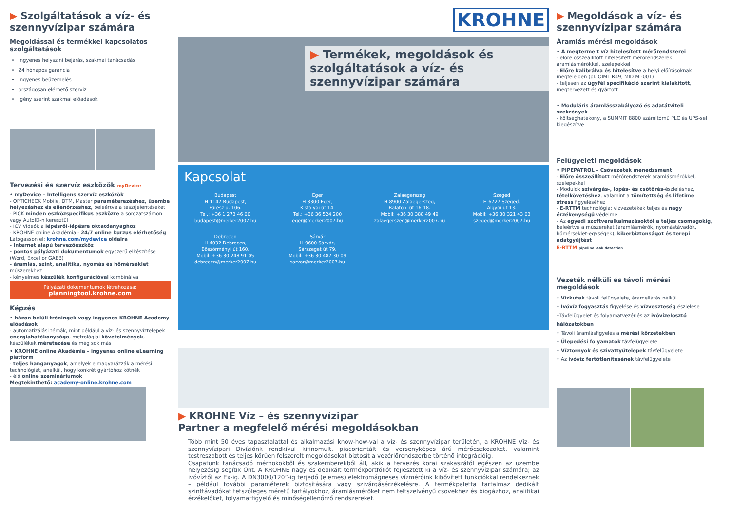▶ Szolgáltatások a víz- és szennyvízipar számára
Megoldással és termékkel kapcsolatos szolgáltatások
ingyenes helyszíni bejárás, szakmai tanácsadás
24 hónapos garancia
ingyenes beüzemelés
országosan elérhető szerviz
igény szerint szakmai előadások
Tervezési és szervíz eszközök myDevice
• myDevice – Intelligens szervíz eszközök
- OPTICHECK Mobile, DTM, Master paraméterezéshez, üzembe helyezéshez és ellenőrzéshez, beleértve a tesztjelentéseket
- PICK minden eszközspecifikus eszközre a sorozatszámon vagy AutoID-n keresztül
- ICV Videók a lépésről-lépésre oktatóanyaghoz
- KROHNE online Akadémia - 24/7 online kurzus elérhetőség
Látogasson el: krohne.com/mydevice oldalra
- Internet alapú tervezőeszköz
- pontos pályázati dokumentumok egyszerű elkészítése (Word, Excel or GAEB)
- áramlás, szint, analitika, nyomás és hőmérséklet műszerekhez
- kényelmes készülék konfigurációval kombinálva
Pályázati dokumentumok létrehozása:
planningtool.krohne.com
Képzés
• házon belüli tréningek vagy ingyenes KROHNE Academy előadások
- automatizálási témák, mint például a víz- és szennyvíztelepek energiahatékonysága, metrológiai követelmények, készülékek méretezése és még sok más
• KROHNE online Akadémia – ingyenes online eLearning platform
- teljes hanganyagok, amelyek elmagyarázzák a mérési technológiát, anélkül, hogy konkrét gyártóhoz kötnék
- élő online szemináriumok
Megtekinthető: academy-online.krohne.com
KROHNE
▶ Termékek, megoldások és szolgáltatások a víz- és szennyvízipar számára
Kapcsolat
Budapest
H-1147 Budapest,
Fűrész u. 106.
Tel.: +36 1 273 46 00
budapest@merker2007.hu
Eger
H-3300 Eger,
Kistályai út 14.
Tel.: +36 36 524 200
eger@merker2007.hu
Zalaegerszeg
H-8900 Zalaegerszeg,
Balatoni út 16-18.
Mobil: +36 30 388 49 49
zalaegerszeg@merker2007.hu
Szeged
H-6727 Szeged,
Algyői út 13.
Mobil: +36 30 321 43 03
szeged@merker2007.hu
Debrecen
H-4032 Debrecen,
Böszörményi út 160.
Mobil: +36 30 248 91 05
debrecen@merker2007.hu
Sárvár
H-9600 Sárvár,
Sárszeget út 79.
Mobil: +36 30 487 30 09
sarvar@merker2007.hu
▶ KROHNE Víz – és szennyvízipar
Partner a megfelelő mérési megoldásokban
Több mint 50 éves tapasztalattal és alkalmazási know-how-val a víz- és szennyvízipar területén, a KROHNE Víz- és szennyvízipari Divíziónk rendkívül kifinomult, piacorientált és versenyképes árú mérőeszközöket, valamint testreszabott és teljes körűen felszerelt megoldásokat biztosít a vezérlőrendszerbe történő integrációig.
Csapatunk tanácsadó mérnökökből és szakemberekből áll, akik a tervezés korai szakaszától egészen az üzembe helyezésig segítik Önt. A KROHNE nagy és dedikált termékportfóliót fejlesztett ki a víz- és szennyvízipar számára; az ivóvíztől az Ex-ig. A DN3000/120”-ig terjedő (elemes) elektromágneses vízmérőink kibővített funkciókkal rendelkeznek – például további paraméterek biztosítására vagy szivárgásérzékelésre. A termékpaletta tartalmaz dedikált szinttávadókat tetszőleges méretű tartályokhoz, áramlásmérőket nem teltszelvényű csövekhez és biogázhoz, analitikai érzékelőket, folyamatfigyelő és minőségellenőrző rendszereket.
▶ Megoldások a víz- és szennyvízipar számára
Áramlás mérési megoldások
• A megtermelt víz hitelesített mérőrendszerei
- előre összeállított hitelesített mérőrendszerek áramlásmérőkkel, szelepekkel
- Előre kalibrálva és hitelesítve a helyi előírásoknak megfelelően (pl. OIML R49, MID MI-001)
- teljesen az ügyfél specifikáció szerint kialakított, megtervezett és gyártott
• Moduláris áramlásszabályozó és adatátviteli szekrények
- költséghatékony, a SUMMIT 8800 számítómű PLC és UPS-sel kiegészítve
Felügyeleti megoldások
• PIPEPATROL – Csővezeték menedzsment
- Előre összeállított mérőrendszerek áramlásmérőkkel, szelepekkel
- Modulok szivárgás-, lopás- és csőtörés-észleléshez, tételkövetéshez, valamint a tömítettség és lifetime stress figyeléséhez
- E-RTTM technológia: vízvezetékek teljes és nagy érzékenységű védelme
- Az egyedi szoftveralkalmazásoktól a teljes csomagokig, beleértve a műszereket (áramlásmérők, nyomástávadók, hőmérséklet-egységek), kiberbiztonságot és terepi adatgyűjtést
E-RTTM pipeline leak detection
Vezeték nélküli és távoli mérési megoldások
• Vízkutak távoli felügyelete, áramellátás nélkül
• Ivóvíz fogyasztás figyelése és vízveszteség észlelése
•Távfelügyelet és folyamatvezérlés az ivóvízelosztó hálózatokban
• Távoli áramlásfigyelés a mérési körzetekben
• Ülepedési folyamatok távfelügyelete
• Víztornyok és szivattyútelepek távfelügyelete
• Az ivóvíz fertőtlenítésének távfelügyelete